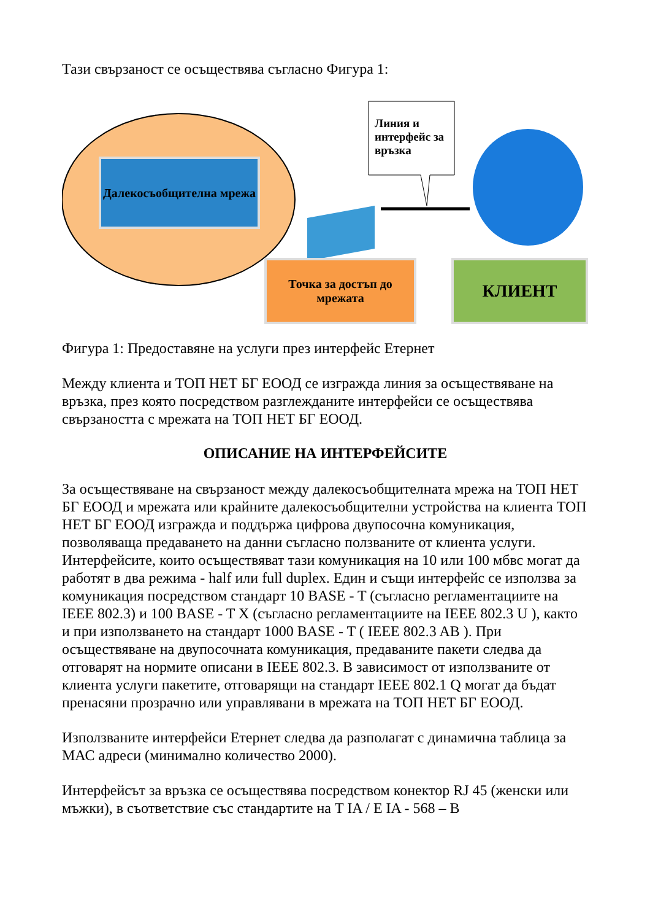Тази свързаност се осъществява съгласно Фигура 1:
Далекосъобщителна мрежа
Линия и интерфейс за връзка
Точка за достъп до мрежата
КЛИЕНТ
Фигура 1: Предоставяне на услуги през интерфейс Етернет
Между клиента и ТОП НЕТ БГ ЕООД се изгражда линия за осъществяване на връзка, през която посредством разглежданите интерфейси се осъществява свързаността с мрежата на ТОП НЕТ БГ ЕООД.
ОПИСАНИЕ НА ИНТЕРФЕЙСИТЕ
За осъществяване на свързаност между далекосъобщителната мрежа на ТОП НЕТ БГ ЕООД и мрежата или крайните далекосъобщителни устройства на клиента ТОП НЕТ БГ ЕООД изгражда и поддържа цифрова двупосочна комуникация, позволяваща предаването на данни съгласно ползваните от клиента услуги. Интерфейсите, които осъществяват тази комуникация на 10 или 100 мбвс могат да работят в два режима - half или full duplex. Един и същи интерфейс се използва за комуникация посредством стандарт 10 BASE - T (съгласно регламентациите на IEEE 802.3) и 100 BASE - T X (съгласно регламентациите на IEEE 802.3 U ), както и при използването на стандарт 1000 BASE - T ( IEEE 802.3 AB ). При осъществяване на двупосочната комуникация, предаваните пакети следва да отговарят на нормите описани в IEEE 802.3. В зависимост от използваните от клиента услуги пакетите, отговарящи на стандарт IEEE 802.1 Q могат да бъдат пренасяни прозрачно или управлявани в мрежата на ТОП НЕТ БГ ЕООД.
Използваните интерфейси Етернет следва да разполагат с динамична таблица за МАС адреси (минимално количество 2000).
Интерфейсът за връзка се осъществява посредством конектор RJ 45 (женски или мъжки), в съответствие със стандартите на T IA / E IA - 568 – B